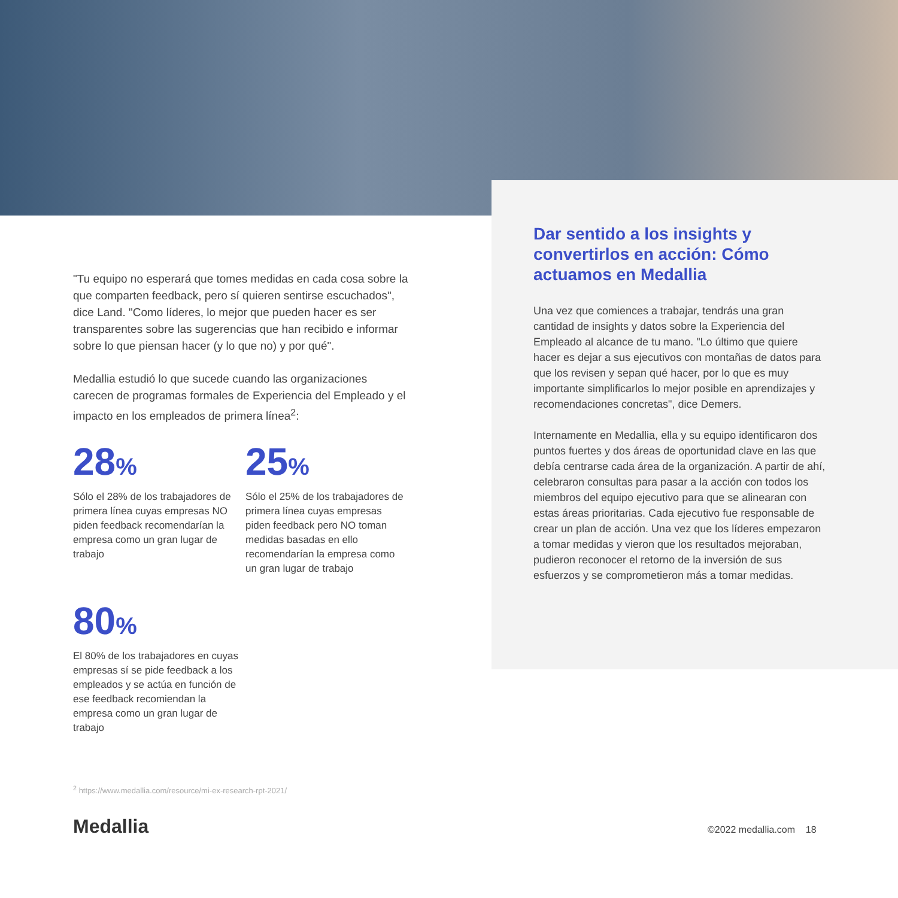"Tu equipo no esperará que tomes medidas en cada cosa sobre la que comparten feedback, pero sí quieren sentirse escuchados", dice Land. "Como líderes, lo mejor que pueden hacer es ser transparentes sobre las sugerencias que han recibido e informar sobre lo que piensan hacer (y lo que no) y por qué".
Medallia estudió lo que sucede cuando las organizaciones carecen de programas formales de Experiencia del Empleado y el impacto en los empleados de primera línea<sup>2</sup>:
28%
Sólo el 28% de los trabajadores de primera línea cuyas empresas NO piden feedback recomendarían la empresa como un gran lugar de trabajo
25%
Sólo el 25% de los trabajadores de primera línea cuyas empresas piden feedback pero NO toman medidas basadas en ello recomendarían la empresa como un gran lugar de trabajo
80%
El 80% de los trabajadores en cuyas empresas sí se pide feedback a los empleados y se actúa en función de ese feedback recomiendan la empresa como un gran lugar de trabajo
Dar sentido a los insights y convertirlos en acción: Cómo actuamos en Medallia
Una vez que comiences a trabajar, tendrás una gran cantidad de insights y datos sobre la Experiencia del Empleado al alcance de tu mano. "Lo último que quiere hacer es dejar a sus ejecutivos con montañas de datos para que los revisen y sepan qué hacer, por lo que es muy importante simplificarlos lo mejor posible en aprendizajes y recomendaciones concretas", dice Demers.
Internamente en Medallia, ella y su equipo identificaron dos puntos fuertes y dos áreas de oportunidad clave en las que debía centrarse cada área de la organización. A partir de ahí, celebraron consultas para pasar a la acción con todos los miembros del equipo ejecutivo para que se alinearan con estas áreas prioritarias. Cada ejecutivo fue responsable de crear un plan de acción. Una vez que los líderes empezaron a tomar medidas y vieron que los resultados mejoraban, pudieron reconocer el retorno de la inversión de sus esfuerzos y se comprometieron más a tomar medidas.
<sup>2</sup> https://www.medallia.com/resource/mi-ex-research-rpt-2021/
Medallia ©2022 medallia.com 18